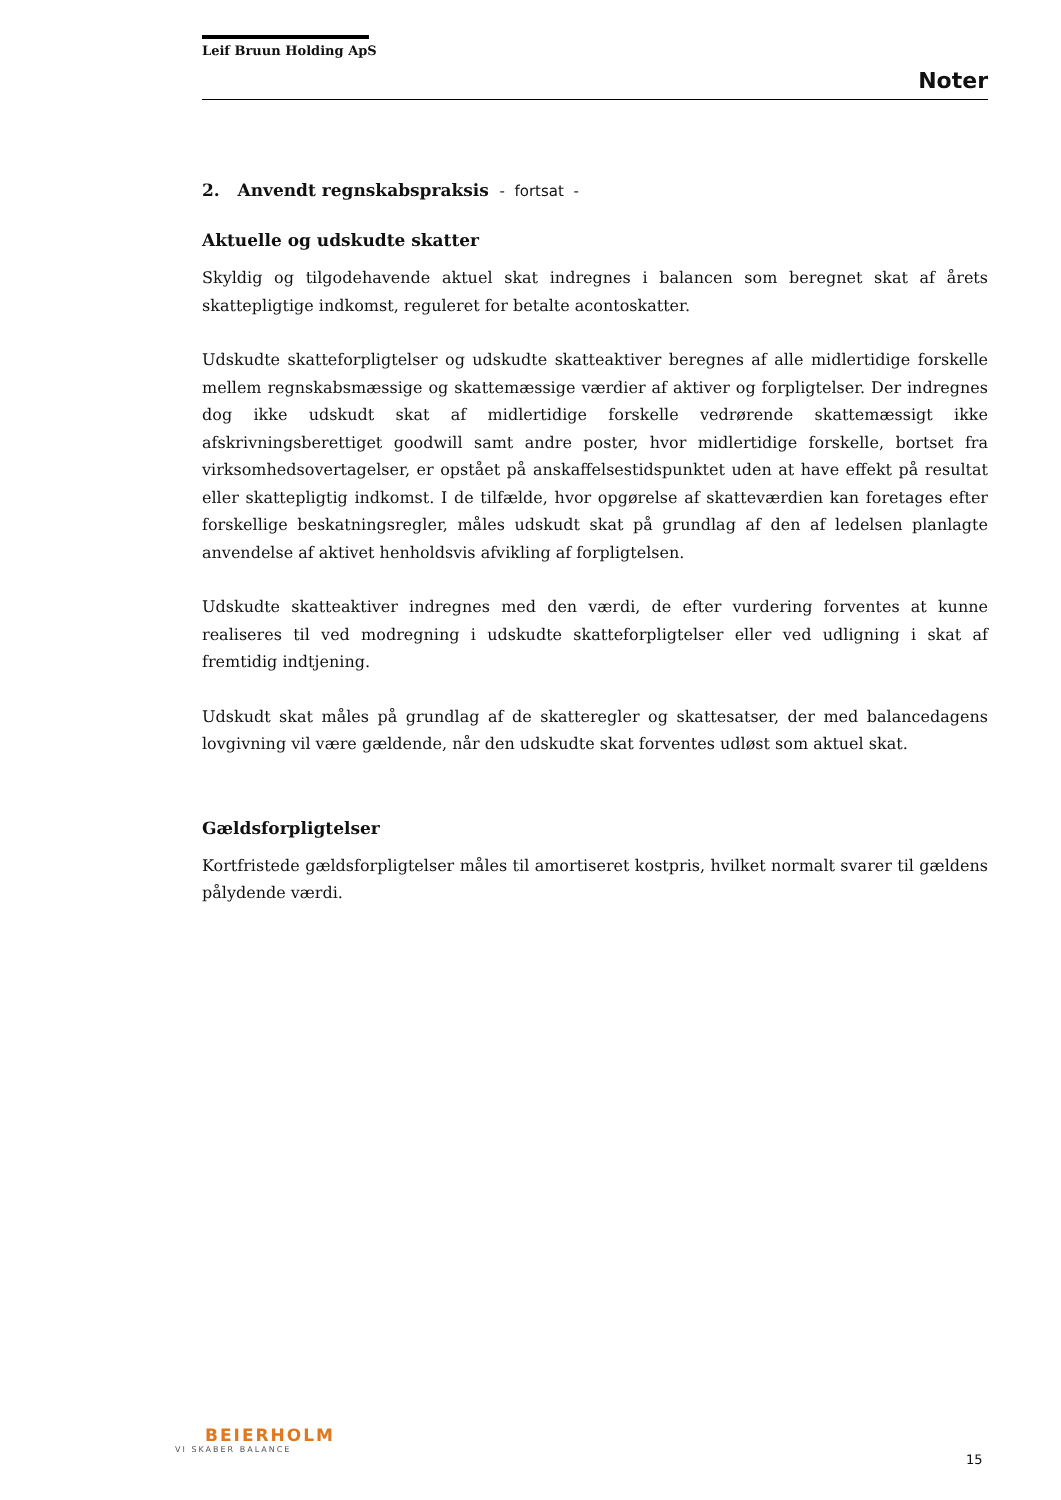Leif Bruun Holding ApS
Noter
2. Anvendt regnskabspraksis - fortsat -
Aktuelle og udskudte skatter
Skyldig og tilgodehavende aktuel skat indregnes i balancen som beregnet skat af årets skattepligtige indkomst, reguleret for betalte acontoskatter.
Udskudte skatteforpligtelser og udskudte skatteaktiver beregnes af alle midlertidige forskelle mellem regnskabsmæssige og skattemæssige værdier af aktiver og forpligtelser. Der indregnes dog ikke udskudt skat af midlertidige forskelle vedrørende skattemæssigt ikke afskrivningsberettiget goodwill samt andre poster, hvor midlertidige forskelle, bortset fra virksomhedsovertagelser, er opstået på anskaffelsestidspunktet uden at have effekt på resultat eller skattepligtig indkomst. I de tilfælde, hvor opgørelse af skatteværdien kan foretages efter forskellige beskatningsregler, måles udskudt skat på grundlag af den af ledelsen planlagte anvendelse af aktivet henholdsvis afvikling af forpligtelsen.
Udskudte skatteaktiver indregnes med den værdi, de efter vurdering forventes at kunne realiseres til ved modregning i udskudte skatteforpligtelser eller ved udligning i skat af fremtidig indtjening.
Udskudt skat måles på grundlag af de skatteregler og skattesatser, der med balancedagens lovgivning vil være gældende, når den udskudte skat forventes udløst som aktuel skat.
Gældsforpligtelser
Kortfristede gældsforpligtelser måles til amortiseret kostpris, hvilket normalt svarer til gældens pålydende værdi.
BEIERHOLM
VI SKABER BALANCE
15